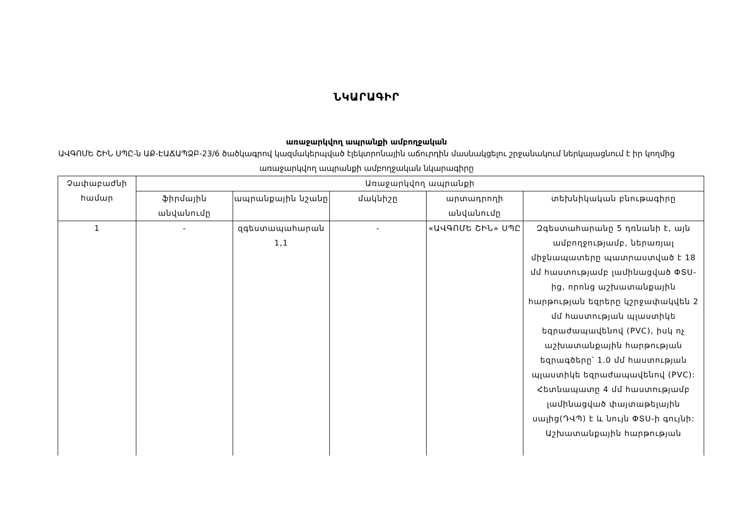ՆԿԱՐԱԳԻՐ
առաջարկվող ապրանքի ամբողջական
ԱՎԳՈՄԵ ՇԻՆ ՍՊԸ-ն ԱՔ-ԷԱՃԱՊՁԲ-23/6 ծածկագրով կազմակերպված էլեկտրոնային աճուրդին մասնակցելու շրջանակում ներկայացնում է իր կողմից առաջարկվող ապրանքի ամբողջական նկարագիրը
| Չափաբաժնի համար | Առաջարկվող ապրանքի | | | | |
| --- | --- | --- | --- | --- | --- |
| | ֆիրմային անվանումը | ապրանքային նշանը | մակնիշը | արտադրողի անվանումը | տեխնիկական բնութագիրը |
| 1 | - | զգեստապահարան 1,1 | - | «ԱՎԳՈՄԵ ՇԻՆ» ՍՊԸ | Զգեստահարանը 5 դռնանի է, այն ամբողջությամբ, ներառյալ միջնապատերը պատրաստված է 18 մմ հաստությամբ լամինացված ՓՏՍ-ից, որոնց աշխատանքային հարթության եզրերը կշրջափակվեն 2 մմ հաստության պլաստիկե եզրաժապավենով (PVC), իսկ ոչ աշխատանքային հարթության եզրագծերը՝ 1.0 մմ հաստության պլաստիկե եզրաժապավենով (PVC): Հետնապատը 4 մմ հաստությամբ լամինացված փայտաթելային սալից(ԴՎՊ) է և նույն ՓՏՍ-ի գույնի: Աշխատանքային հարթության |